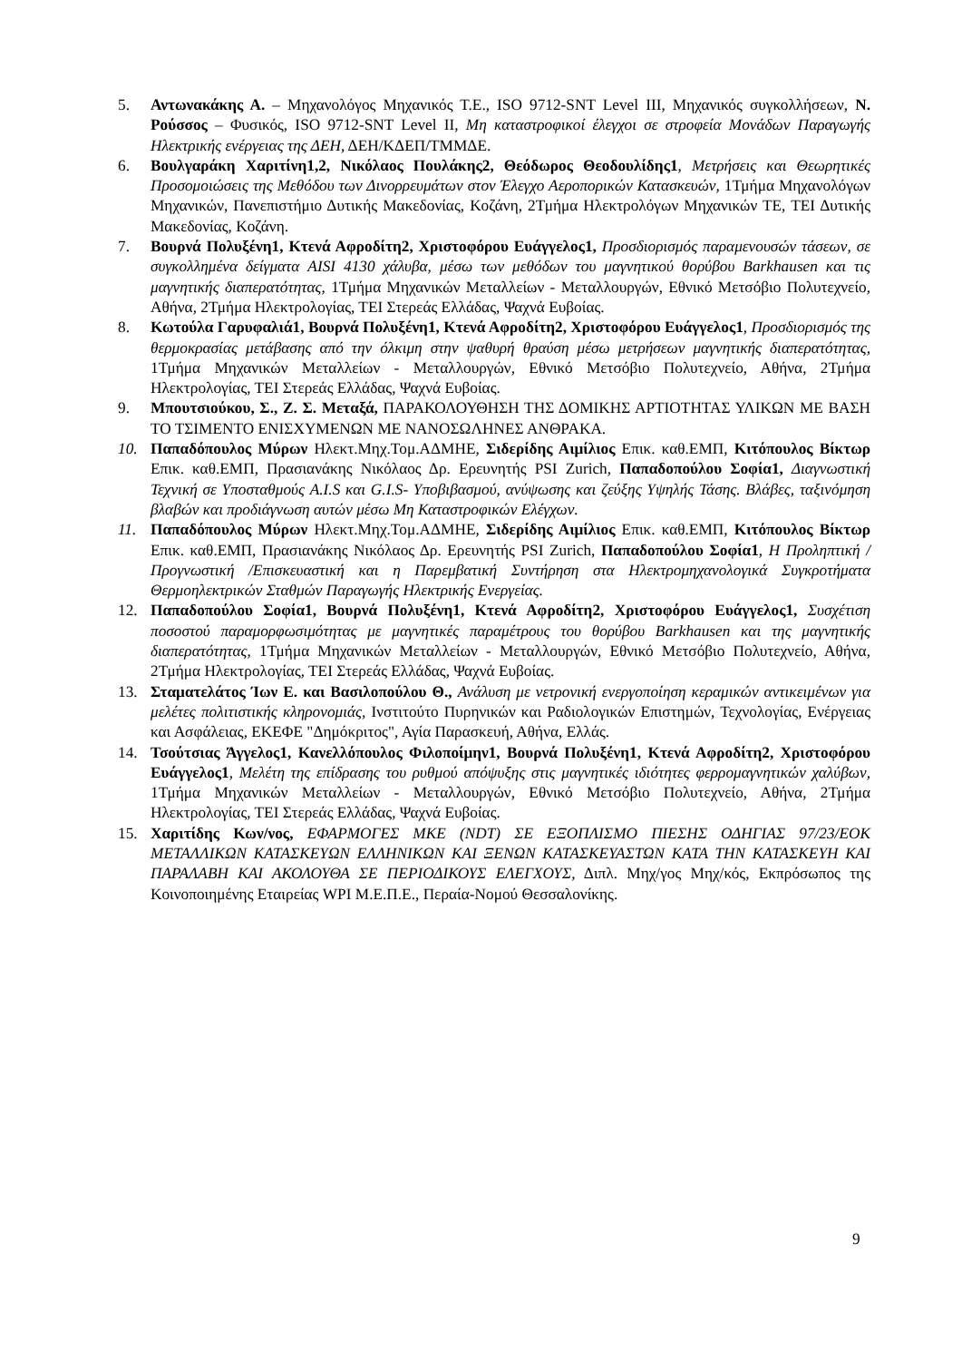5. Αντωνακάκης Α. – Μηχανολόγος Μηχανικός Τ.Ε., ISO 9712-SNT Level III, Μηχανικός συγκολλήσεων, Ν. Ρούσσος – Φυσικός, ISO 9712-SNT Level II, Μη καταστροφικοί έλεγχοι σε στροφεία Μονάδων Παραγωγής Ηλεκτρικής ενέργειας της ΔΕΗ, ΔΕΗ/ΚΔΕΠ/ΤΜΜΔΕ.
6. Βουλγαράκη Χαριτίνη1,2, Νικόλαος Πουλάκης2, Θεόδωρος Θεοδουλίδης1, Μετρήσεις και Θεωρητικές Προσομοιώσεις της Μεθόδου των Δινορρευμάτων στον Έλεγχο Αεροπορικών Κατασκευών, 1Τμήμα Μηχανολόγων Μηχανικών, Πανεπιστήμιο Δυτικής Μακεδονίας, Κοζάνη, 2Τμήμα Ηλεκτρολόγων Μηχανικών ΤΕ, ΤΕΙ Δυτικής Μακεδονίας, Κοζάνη.
7. Βουρνά Πολυξένη1, Κτενά Αφροδίτη2, Χριστοφόρου Ευάγγελος1, Προσδιορισμός παραμενουσών τάσεων, σε συγκολλημένα δείγματα AISI 4130 χάλυβα, μέσω των μεθόδων του μαγνητικού θορύβου Barkhausen και τις μαγνητικής διαπερατότητας, 1Τμήμα Μηχανικών Μεταλλείων - Μεταλλουργών, Εθνικό Μετσόβιο Πολυτεχνείο, Αθήνα, 2Τμήμα Ηλεκτρολογίας, ΤΕΙ Στερεάς Ελλάδας, Ψαχνά Ευβοίας.
8. Κωτούλα Γαρυφαλιά1, Βουρνά Πολυξένη1, Κτενά Αφροδίτη2, Χριστοφόρου Ευάγγελος1, Προσδιορισμός της θερμοκρασίας μετάβασης από την όλκιμη στην ψαθυρή θραύση μέσω μετρήσεων μαγνητικής διαπερατότητας, 1Τμήμα Μηχανικών Μεταλλείων - Μεταλλουργών, Εθνικό Μετσόβιο Πολυτεχνείο, Αθήνα, 2Τμήμα Ηλεκτρολογίας, ΤΕΙ Στερεάς Ελλάδας, Ψαχνά Ευβοίας.
9. Μπουτσιούκου, Σ., Ζ. Σ. Μεταξά, ΠΑΡΑΚΟΛΟΥΘΗΣΗ ΤΗΣ ΔΟΜΙΚΗΣ ΑΡΤΙΟΤΗΤΑΣ ΥΛΙΚΩΝ ΜΕ ΒΑΣΗ ΤΟ ΤΣΙΜΕΝΤΟ ΕΝΙΣΧΥΜΕΝΩΝ ΜΕ ΝΑΝΟΣΩΛΗΝΕΣ ΑΝΘΡΑΚΑ.
10. Παπαδόπουλος Μύρων Ηλεκτ.Μηχ.Τομ.ΑΔΜΗΕ, Σιδερίδης Αιμίλιος Επικ. καθ.ΕΜΠ, Κιτόπουλος Βίκτωρ Επικ. καθ.ΕΜΠ, Πρασιανάκης Νικόλαος Δρ. Ερευνητής PSI Zurich, Παπαδοπούλου Σοφία1, Διαγνωστική Τεχνική σε Υποσταθμούς A.I.S και G.I.S- Υποβιβασμού, ανύψωσης και ζεύξης Υψηλής Τάσης. Βλάβες, ταξινόμηση βλαβών και προδιάγνωση αυτών μέσω Μη Καταστροφικών Ελέγχων.
11. Παπαδόπουλος Μύρων Ηλεκτ.Μηχ.Τομ.ΑΔΜΗΕ, Σιδερίδης Αιμίλιος Επικ. καθ.ΕΜΠ, Κιτόπουλος Βίκτωρ Επικ. καθ.ΕΜΠ, Πρασιανάκης Νικόλαος Δρ. Ερευνητής PSI Zurich, Παπαδοπούλου Σοφία1, Η Προληπτική /Προγνωστική /Επισκευαστική και η Παρεμβατική Συντήρηση στα Ηλεκτρομηχανολογικά Συγκροτήματα Θερμοηλεκτρικών Σταθμών Παραγωγής Ηλεκτρικής Ενεργείας.
12. Παπαδοπούλου Σοφία1, Βουρνά Πολυξένη1, Κτενά Αφροδίτη2, Χριστοφόρου Ευάγγελος1, Συσχέτιση ποσοστού παραμορφωσιμότητας με μαγνητικές παραμέτρους του θορύβου Barkhausen και της μαγνητικής διαπερατότητας, 1Τμήμα Μηχανικών Μεταλλείων - Μεταλλουργών, Εθνικό Μετσόβιο Πολυτεχνείο, Αθήνα, 2Τμήμα Ηλεκτρολογίας, ΤΕΙ Στερεάς Ελλάδας, Ψαχνά Ευβοίας.
13. Σταματελάτος Ίων Ε. και Βασιλοπούλου Θ., Ανάλυση με νετρονική ενεργοποίηση κεραμικών αντικειμένων για μελέτες πολιτιστικής κληρονομιάς, Ινστιτούτο Πυρηνικών και Ραδιολογικών Επιστημών, Τεχνολογίας, Ενέργειας και Ασφάλειας, ΕΚΕΦΕ "Δημόκριτος", Αγία Παρασκευή, Αθήνα, Ελλάς.
14. Τσούτσιας Άγγελος1, Κανελλόπουλος Φιλοποίμην1, Βουρνά Πολυξένη1, Κτενά Αφροδίτη2, Χριστοφόρου Ευάγγελος1, Μελέτη της επίδρασης του ρυθμού απόψυξης στις μαγνητικές ιδιότητες φερρομαγνητικών χαλύβων, 1Τμήμα Μηχανικών Μεταλλείων - Μεταλλουργών, Εθνικό Μετσόβιο Πολυτεχνείο, Αθήνα, 2Τμήμα Ηλεκτρολογίας, ΤΕΙ Στερεάς Ελλάδας, Ψαχνά Ευβοίας.
15. Χαριτίδης Κων/νος, ΕΦΑΡΜΟΓΕΣ ΜΚΕ (NDT) ΣΕ ΕΞΟΠΛΙΣΜΟ ΠΙΕΣΗΣ ΟΔΗΓΙΑΣ 97/23/ΕΟΚ ΜΕΤΑΛΛΙΚΩΝ ΚΑΤΑΣΚΕΥΩΝ ΕΛΛΗΝΙΚΩΝ ΚΑΙ ΞΕΝΩΝ ΚΑΤΑΣΚΕΥΑΣΤΩΝ ΚΑΤΑ ΤΗΝ ΚΑΤΑΣΚΕΥΗ ΚΑΙ ΠΑΡΑΛΑΒΗ ΚΑΙ ΑΚΟΛΟΥΘΑ ΣΕ ΠΕΡΙΟΔΙΚΟΥΣ ΕΛΕΓΧΟΥΣ, Διπλ. Μηχ/γος Μηχ/κός, Εκπρόσωπος της Κοινοποιημένης Εταιρείας WPI Μ.Ε.Π.Ε., Περαία-Νομού Θεσσαλονίκης.
9